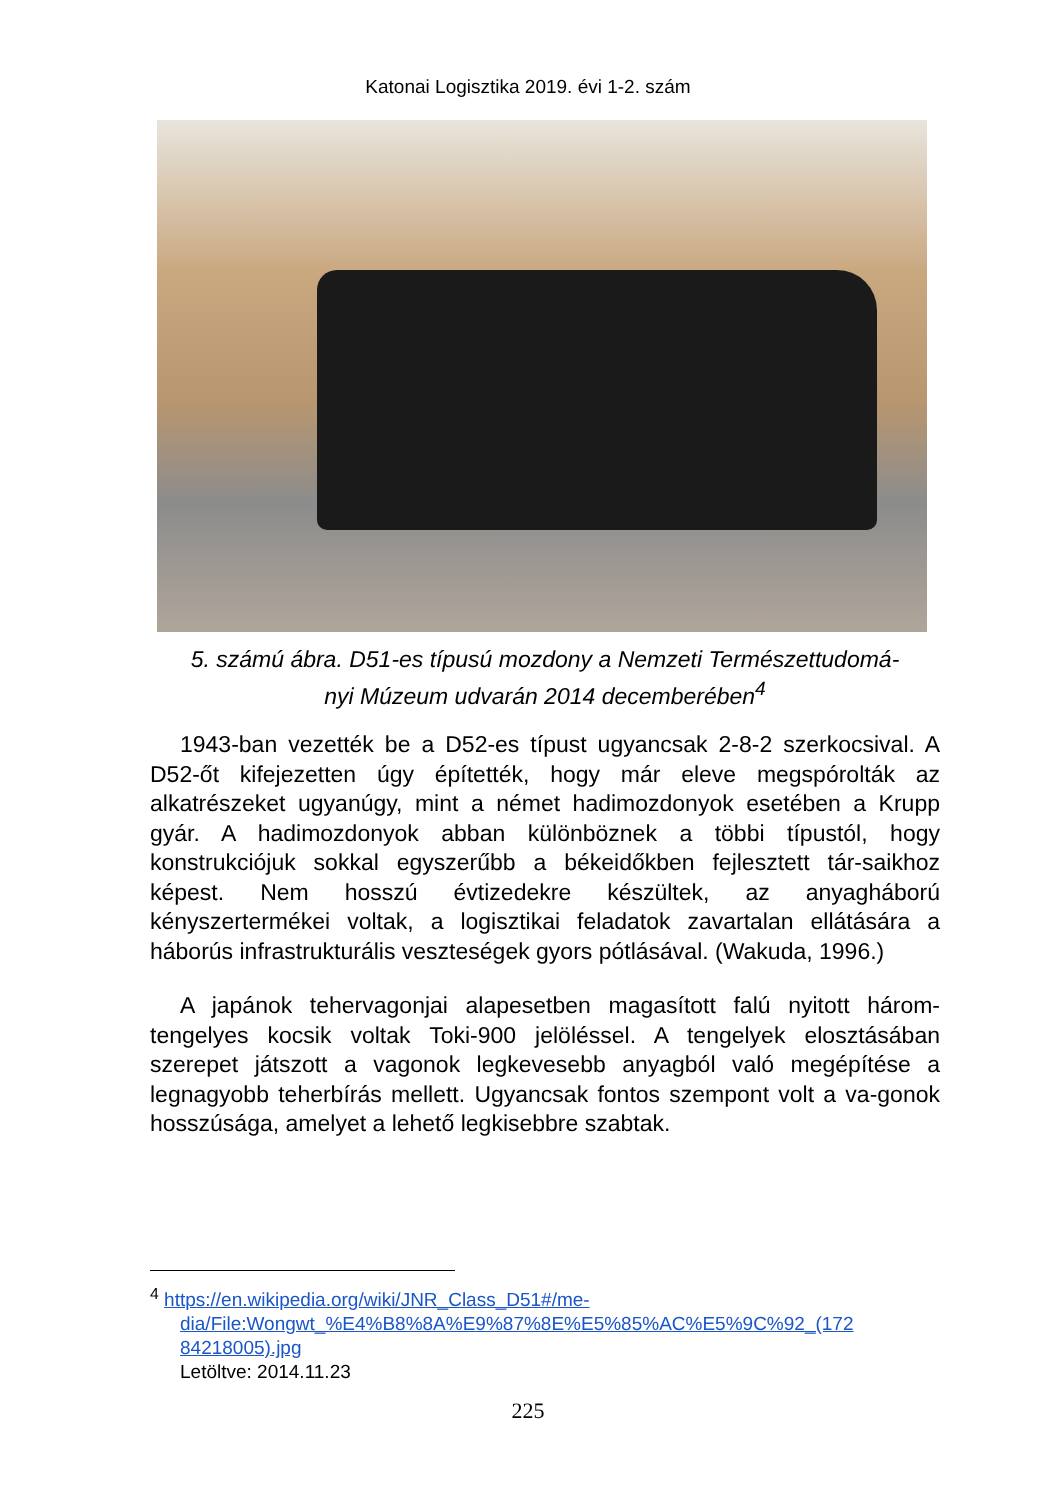Katonai Logisztika 2019. évi 1-2. szám
5. számú ábra. D51-es típusú mozdony a Nemzeti Természettudomá-
nyi Múzeum udvarán 2014 decemberében<sup>4</sup>
1943-ban vezették be a D52-es típust ugyancsak 2-8-2 szerkocsival. A D52-őt kifejezetten úgy építették, hogy már eleve megspórolták az alkatrészeket ugyanúgy, mint a német hadimozdonyok esetében a Krupp gyár. A hadimozdonyok abban különböznek a többi típustól, hogy konstrukciójuk sokkal egyszerűbb a békeidőkben fejlesztett tár-saikhoz képest. Nem hosszú évtizedekre készültek, az anyagháború kényszertermékei voltak, a logisztikai feladatok zavartalan ellátására a háborús infrastrukturális veszteségek gyors pótlásával. (Wakuda, 1996.)
A japánok tehervagonjai alapesetben magasított falú nyitott három-tengelyes kocsik voltak Toki-900 jelöléssel. A tengelyek elosztásában szerepet játszott a vagonok legkevesebb anyagból való megépítése a legnagyobb teherbírás mellett. Ugyancsak fontos szempont volt a va-gonok hosszúsága, amelyet a lehető legkisebbre szabtak.
<sup>4</sup> https://en.wikipedia.org/wiki/JNR_Class_D51#/me-
dia/File:Wongwt_%E4%B8%8A%E9%87%8E%E5%85%AC%E5%9C%92_(172 84218005).jpg
Letöltve: 2014.11.23
225